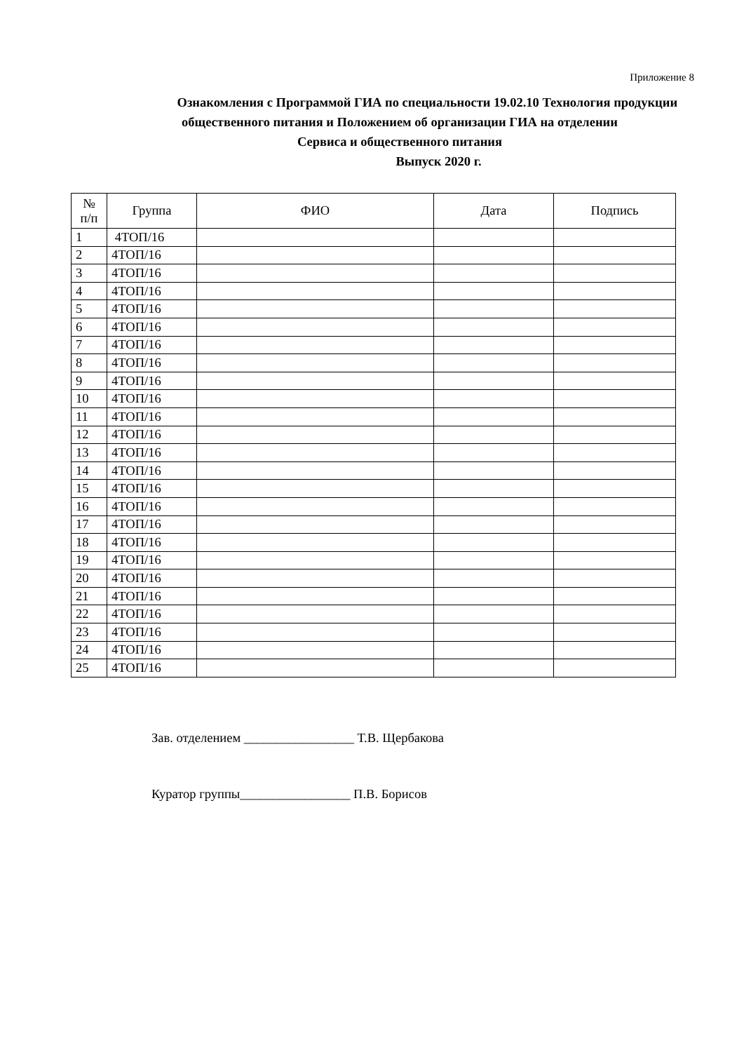Приложение 8
Ознакомления с Программой ГИА по специальности 19.02.10 Технология продукции общественного питания и Положением об организации ГИА на отделении
Сервиса и общественного питания
Выпуск 2020 г.
| № п/п | Группа | ФИО | Дата | Подпись |
| --- | --- | --- | --- | --- |
| 1 | 4ТОП/16 | | | |
| 2 | 4ТОП/16 | | | |
| 3 | 4ТОП/16 | | | |
| 4 | 4ТОП/16 | | | |
| 5 | 4ТОП/16 | | | |
| 6 | 4ТОП/16 | | | |
| 7 | 4ТОП/16 | | | |
| 8 | 4ТОП/16 | | | |
| 9 | 4ТОП/16 | | | |
| 10 | 4ТОП/16 | | | |
| 11 | 4ТОП/16 | | | |
| 12 | 4ТОП/16 | | | |
| 13 | 4ТОП/16 | | | |
| 14 | 4ТОП/16 | | | |
| 15 | 4ТОП/16 | | | |
| 16 | 4ТОП/16 | | | |
| 17 | 4ТОП/16 | | | |
| 18 | 4ТОП/16 | | | |
| 19 | 4ТОП/16 | | | |
| 20 | 4ТОП/16 | | | |
| 21 | 4ТОП/16 | | | |
| 22 | 4ТОП/16 | | | |
| 23 | 4ТОП/16 | | | |
| 24 | 4ТОП/16 | | | |
| 25 | 4ТОП/16 | | | |
Зав. отделением _________________ Т.В. Щербакова
Куратор группы_________________ П.В. Борисов